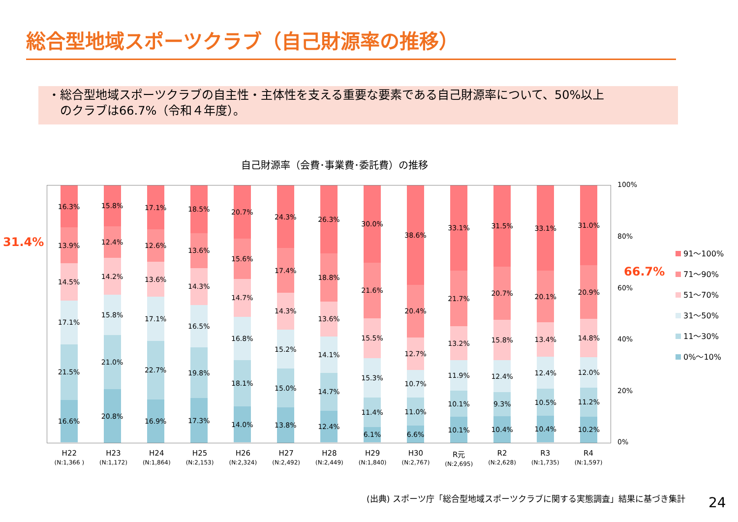総合型地域スポーツクラブ（自己財源率の推移）
・総合型地域スポーツクラブの自主性・主体性を支える重要な要素である自己財源率について、50%以上
　のクラブは66.7%（令和４年度）。
自己財源率（会費･事業費･委託費）の推移
31.4%
66.7%
16.3%
13.9%
14.5%
17.1%
21.5%
16.6%
15.8%
12.4%
14.2%
15.8%
21.0%
20.8%
17.1%
12.6%
13.6%
17.1%
22.7%
16.9%
18.5%
13.6%
14.3%
16.5%
19.8%
17.3%
20.7%
15.6%
14.7%
16.8%
18.1%
14.0%
24.3%
17.4%
14.3%
15.2%
15.0%
13.8%
26.3%
18.8%
13.6%
14.1%
14.7%
12.4%
30.0%
21.6%
15.5%
15.3%
11.4%
6.1%
38.6%
20.4%
12.7%
10.7%
11.0%
6.6%
33.1%
21.7%
13.2%
11.9%
10.1%
10.1%
31.5%
20.7%
15.8%
12.4%
9.3%
10.4%
33.1%
20.1%
13.4%
12.4%
10.5%
10.4%
31.0%
20.9%
14.8%
12.0%
11.2%
10.2%
100%
80%
60%
40%
20%
0%
H22
(N:1,366 )
H23
(N:1,172)
H24
(N:1,864)
H25
(N:2,153)
H26
(N:2,324)
H27
(N:2,492)
H28
(N:2,449)
H29
(N:1,840)
H30
(N:2,767)
R元
(N:2,695)
R2
(N:2,628)
R3
(N:1,735)
R4
(N:1,597)
91～100%
71～90%
51～70%
31～50%
11～30%
0%～10%
(出典) スポーツ庁「総合型地域スポーツクラブに関する実態調査」結果に基づき集計
24